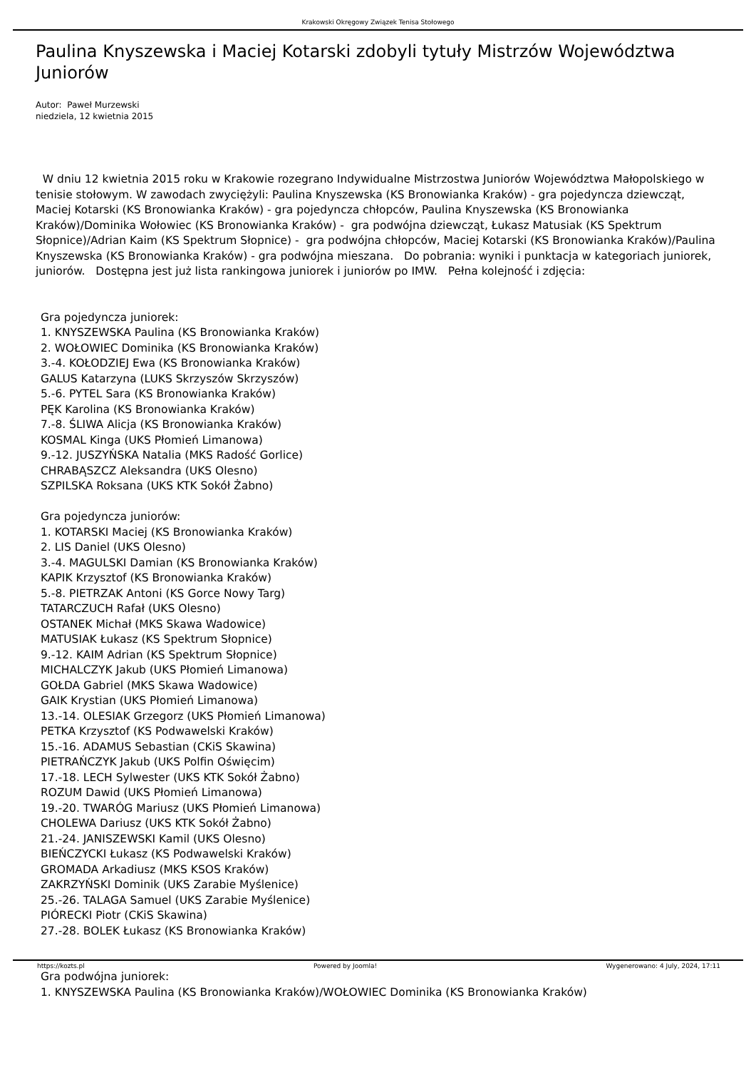Krakowski Okręgowy Związek Tenisa Stołowego
Paulina Knyszewska i Maciej Kotarski zdobyli tytuły Mistrzów Województwa Juniorów
Autor: Paweł Murzewski
niedziela, 12 kwietnia 2015
W dniu 12 kwietnia 2015 roku w Krakowie rozegrano Indywidualne Mistrzostwa Juniorów Województwa Małopolskiego w tenisie stołowym. W zawodach zwyciężyli: Paulina Knyszewska (KS Bronowianka Kraków) - gra pojedyncza dziewcząt, Maciej Kotarski (KS Bronowianka Kraków) - gra pojedyncza chłopców, Paulina Knyszewska (KS Bronowianka Kraków)/Dominika Wołowiec (KS Bronowianka Kraków) - gra podwójna dziewcząt, Łukasz Matusiak (KS Spektrum Słopnice)/Adrian Kaim (KS Spektrum Słopnice) - gra podwójna chłopców, Maciej Kotarski (KS Bronowianka Kraków)/Paulina Knyszewska (KS Bronowianka Kraków) - gra podwójna mieszana. Do pobrania: wyniki i punktacja w kategoriach juniorek, juniorów. Dostępna jest już lista rankingowa juniorek i juniorów po IMW. Pełna kolejność i zdjęcia:
Gra pojedyncza juniorek:
1. KNYSZEWSKA Paulina (KS Bronowianka Kraków)
2. WOŁOWIEC Dominika (KS Bronowianka Kraków)
3.-4. KOŁODZIEJ Ewa (KS Bronowianka Kraków)
GALUS Katarzyna (LUKS Skrzyszów Skrzyszów)
5.-6. PYTEL Sara (KS Bronowianka Kraków)
PĘK Karolina (KS Bronowianka Kraków)
7.-8. ŚLIWA Alicja (KS Bronowianka Kraków)
KOSMAL Kinga (UKS Płomień Limanowa)
9.-12. JUSZYŃSKA Natalia (MKS Radość Gorlice)
CHRABĄSZCZ Aleksandra (UKS Olesno)
SZPILSKA Roksana (UKS KTK Sokół Żabno)
Gra pojedyncza juniorów:
1. KOTARSKI Maciej (KS Bronowianka Kraków)
2. LIS Daniel (UKS Olesno)
3.-4. MAGULSKI Damian (KS Bronowianka Kraków)
KAPIK Krzysztof (KS Bronowianka Kraków)
5.-8. PIETRZAK Antoni (KS Gorce Nowy Targ)
TATARCZUCH Rafał (UKS Olesno)
OSTANEK Michał (MKS Skawa Wadowice)
MATUSIAK Łukasz (KS Spektrum Słopnice)
9.-12. KAIM Adrian (KS Spektrum Słopnice)
MICHALCZYK Jakub (UKS Płomień Limanowa)
GOŁDA Gabriel (MKS Skawa Wadowice)
GAIK Krystian (UKS Płomień Limanowa)
13.-14. OLESIAK Grzegorz (UKS Płomień Limanowa)
PETKA Krzysztof (KS Podwawelski Kraków)
15.-16. ADAMUS Sebastian (CKiS Skawina)
PIETRAŃCZYK Jakub (UKS Polfin Oświęcim)
17.-18. LECH Sylwester (UKS KTK Sokół Żabno)
ROZUM Dawid (UKS Płomień Limanowa)
19.-20. TWARÓG Mariusz (UKS Płomień Limanowa)
CHOLEWA Dariusz (UKS KTK Sokół Żabno)
21.-24. JANISZEWSKI Kamil (UKS Olesno)
BIEŃCZYCKI Łukasz (KS Podwawelski Kraków)
GROMADA Arkadiusz (MKS KSOS Kraków)
ZAKRZYŃSKI Dominik (UKS Zarabie Myślenice)
25.-26. TALAGA Samuel (UKS Zarabie Myślenice)
PIÓRECKI Piotr (CKiS Skawina)
27.-28. BOLEK Łukasz (KS Bronowianka Kraków)
Gra podwójna juniorek:
1. KNYSZEWSKA Paulina (KS Bronowianka Kraków)/WOŁOWIEC Dominika (KS Bronowianka Kraków)
https://kozts.pl Powered by Joomla! Wygenerowano: 4 July, 2024, 17:11